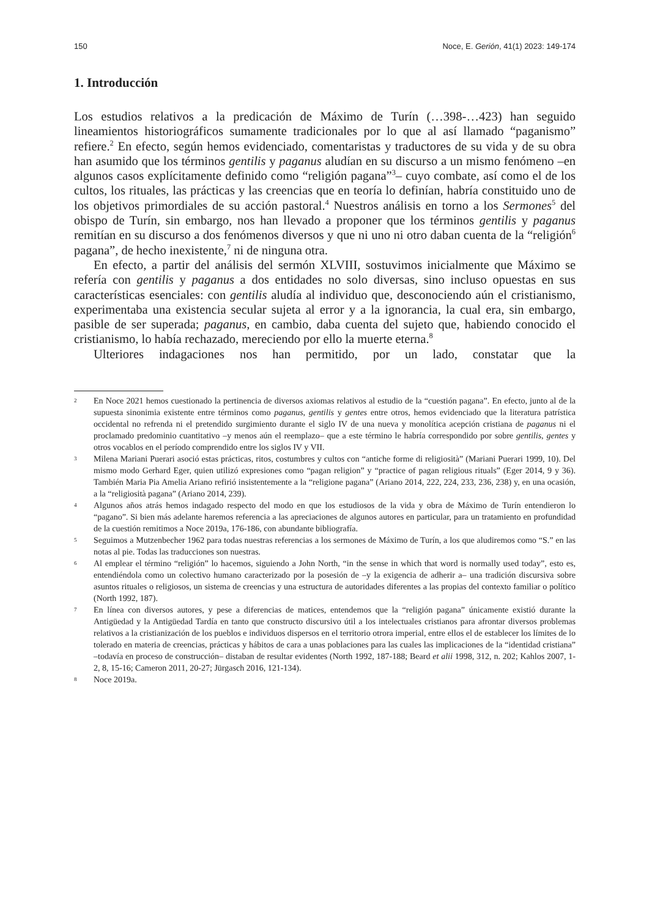150 Noce, E. Gerión, 41(1) 2023: 149-174
1. Introducción
Los estudios relativos a la predicación de Máximo de Turín (…398-…423) han seguido lineamientos historiográficos sumamente tradicionales por lo que al así llamado “paganismo” refiere.<sup>2</sup> En efecto, según hemos evidenciado, comentaristas y traductores de su vida y de su obra han asumido que los términos gentilis y paganus aludían en su discurso a un mismo fenómeno –en algunos casos explícitamente definido como “religión pagana”<sup>3</sup>– cuyo combate, así como el de los cultos, los rituales, las prácticas y las creencias que en teoría lo definían, habría constituido uno de los objetivos primordiales de su acción pastoral.<sup>4</sup> Nuestros análisis en torno a los Sermones<sup>5</sup> del obispo de Turín, sin embargo, nos han llevado a proponer que los términos gentilis y paganus remitían en su discurso a dos fenómenos diversos y que ni uno ni otro daban cuenta de la “religión<sup>6</sup> pagana”, de hecho inexistente,<sup>7</sup> ni de ninguna otra.
En efecto, a partir del análisis del sermón XLVIII, sostuvimos inicialmente que Máximo se refería con gentilis y paganus a dos entidades no solo diversas, sino incluso opuestas en sus características esenciales: con gentilis aludía al individuo que, desconociendo aún el cristianismo, experimentaba una existencia secular sujeta al error y a la ignorancia, la cual era, sin embargo, pasible de ser superada; paganus, en cambio, daba cuenta del sujeto que, habiendo conocido el cristianismo, lo había rechazado, mereciendo por ello la muerte eterna.<sup>8</sup>
Ulteriores indagaciones nos han permitido, por un lado, constatar que la
2 En Noce 2021 hemos cuestionado la pertinencia de diversos axiomas relativos al estudio de la “cuestión pagana”. En efecto, junto al de la supuesta sinonimia existente entre términos como paganus, gentilis y gentes entre otros, hemos evidenciado que la literatura patrística occidental no refrenda ni el pretendido surgimiento durante el siglo IV de una nueva y monolítica acepción cristiana de paganus ni el proclamado predominio cuantitativo –y menos aún el reemplazo– que a este término le habría correspondido por sobre gentilis, gentes y otros vocablos en el período comprendido entre los siglos IV y VII.
3 Milena Mariani Puerari asoció estas prácticas, ritos, costumbres y cultos con “antiche forme di religiosità” (Mariani Puerari 1999, 10). Del mismo modo Gerhard Eger, quien utilizó expresiones como “pagan religion” y “practice of pagan religious rituals” (Eger 2014, 9 y 36). También Maria Pia Amelia Ariano refirió insistentemente a la “religione pagana” (Ariano 2014, 222, 224, 233, 236, 238) y, en una ocasión, a la “religiosità pagana” (Ariano 2014, 239).
4 Algunos años atrás hemos indagado respecto del modo en que los estudiosos de la vida y obra de Máximo de Turín entendieron lo “pagano”. Si bien más adelante haremos referencia a las apreciaciones de algunos autores en particular, para un tratamiento en profundidad de la cuestión remitimos a Noce 2019a, 176-186, con abundante bibliografía.
5 Seguimos a Mutzenbecher 1962 para todas nuestras referencias a los sermones de Máximo de Turín, a los que aludiremos como “S.” en las notas al pie. Todas las traducciones son nuestras.
6 Al emplear el término “religión” lo hacemos, siguiendo a John North, “in the sense in which that word is normally used today”, esto es, entendiéndola como un colectivo humano caracterizado por la posesión de –y la exigencia de adherir a– una tradición discursiva sobre asuntos rituales o religiosos, un sistema de creencias y una estructura de autoridades diferentes a las propias del contexto familiar o político (North 1992, 187).
7 En línea con diversos autores, y pese a diferencias de matices, entendemos que la “religión pagana” únicamente existió durante la Antigüedad y la Antigüedad Tardía en tanto que constructo discursivo útil a los intelectuales cristianos para afrontar diversos problemas relativos a la cristianización de los pueblos e individuos dispersos en el territorio otrora imperial, entre ellos el de establecer los límites de lo tolerado en materia de creencias, prácticas y hábitos de cara a unas poblaciones para las cuales las implicaciones de la “identidad cristiana” –todavía en proceso de construcción– distaban de resultar evidentes (North 1992, 187-188; Beard et alii 1998, 312, n. 202; Kahlos 2007, 1-2, 8, 15-16; Cameron 2011, 20-27; Jürgasch 2016, 121-134).
8 Noce 2019a.